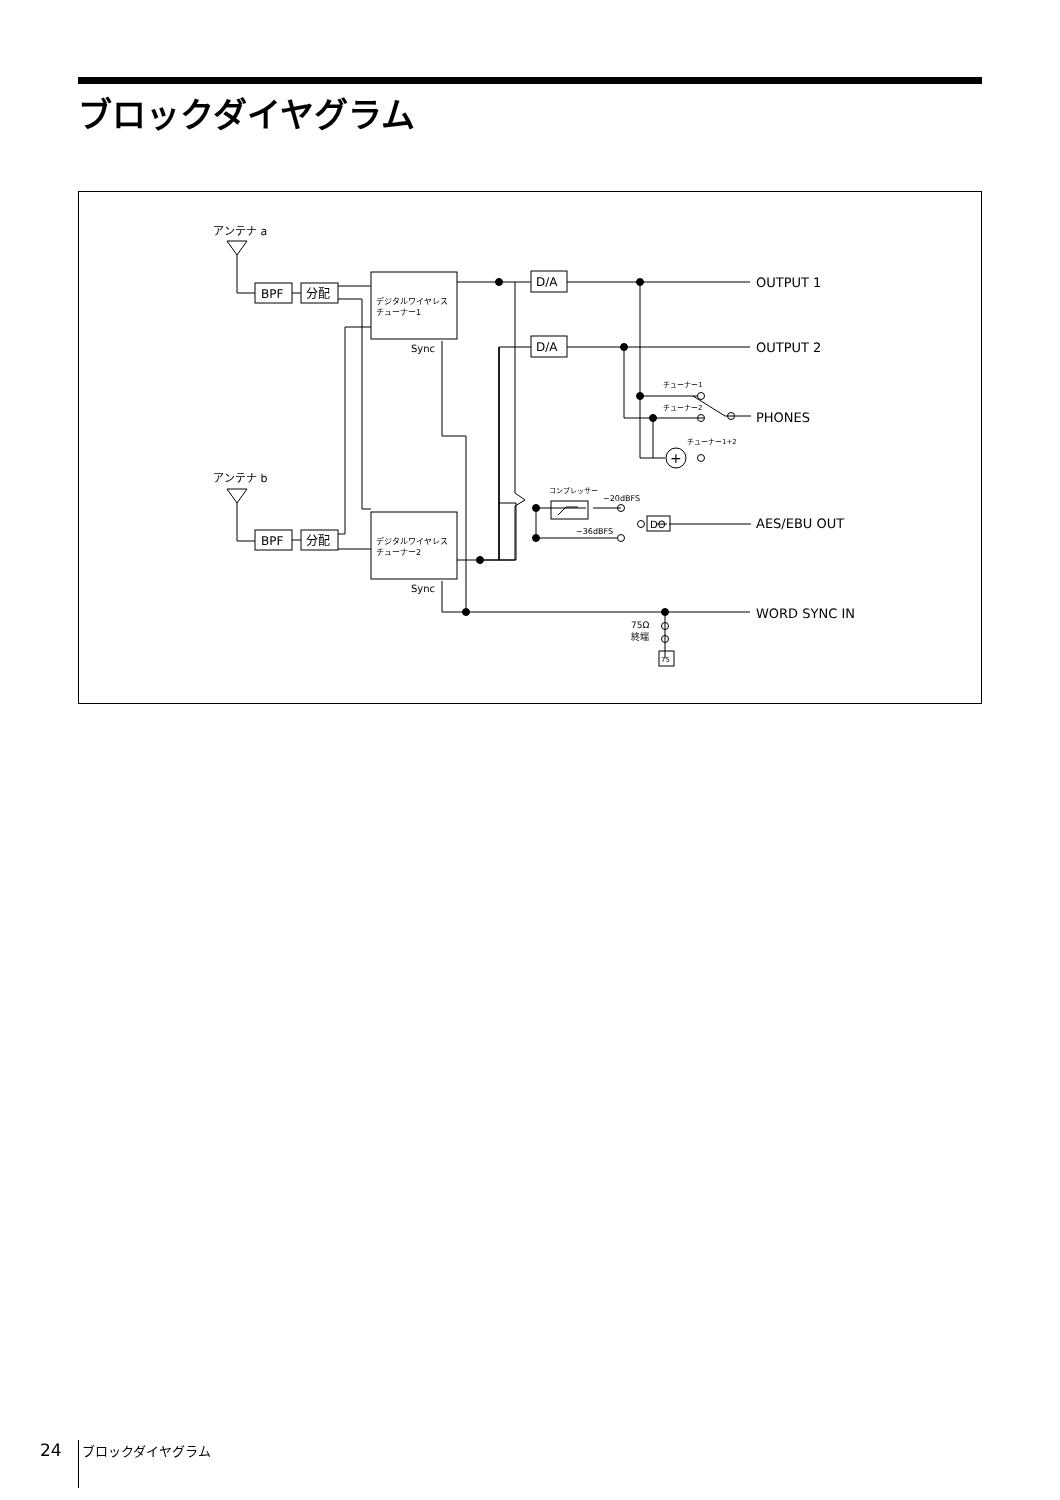ブロックダイヤグラム
アンテナ a
アンテナ b
BPF
分配
BPF
分配
デジタルワイヤレス
チューナー1
Sync
デジタルワイヤレス
チューナー2
Sync
D/A
D/A
OUTPUT 1
OUTPUT 2
PHONES
AES/EBU OUT
WORD SYNC IN
+
チューナー1
チューナー2
チューナー1+2
コンプレッサー
−20dBFS
−36dBFS
DO
75Ω
終端
75
24 ブロックダイヤグラム